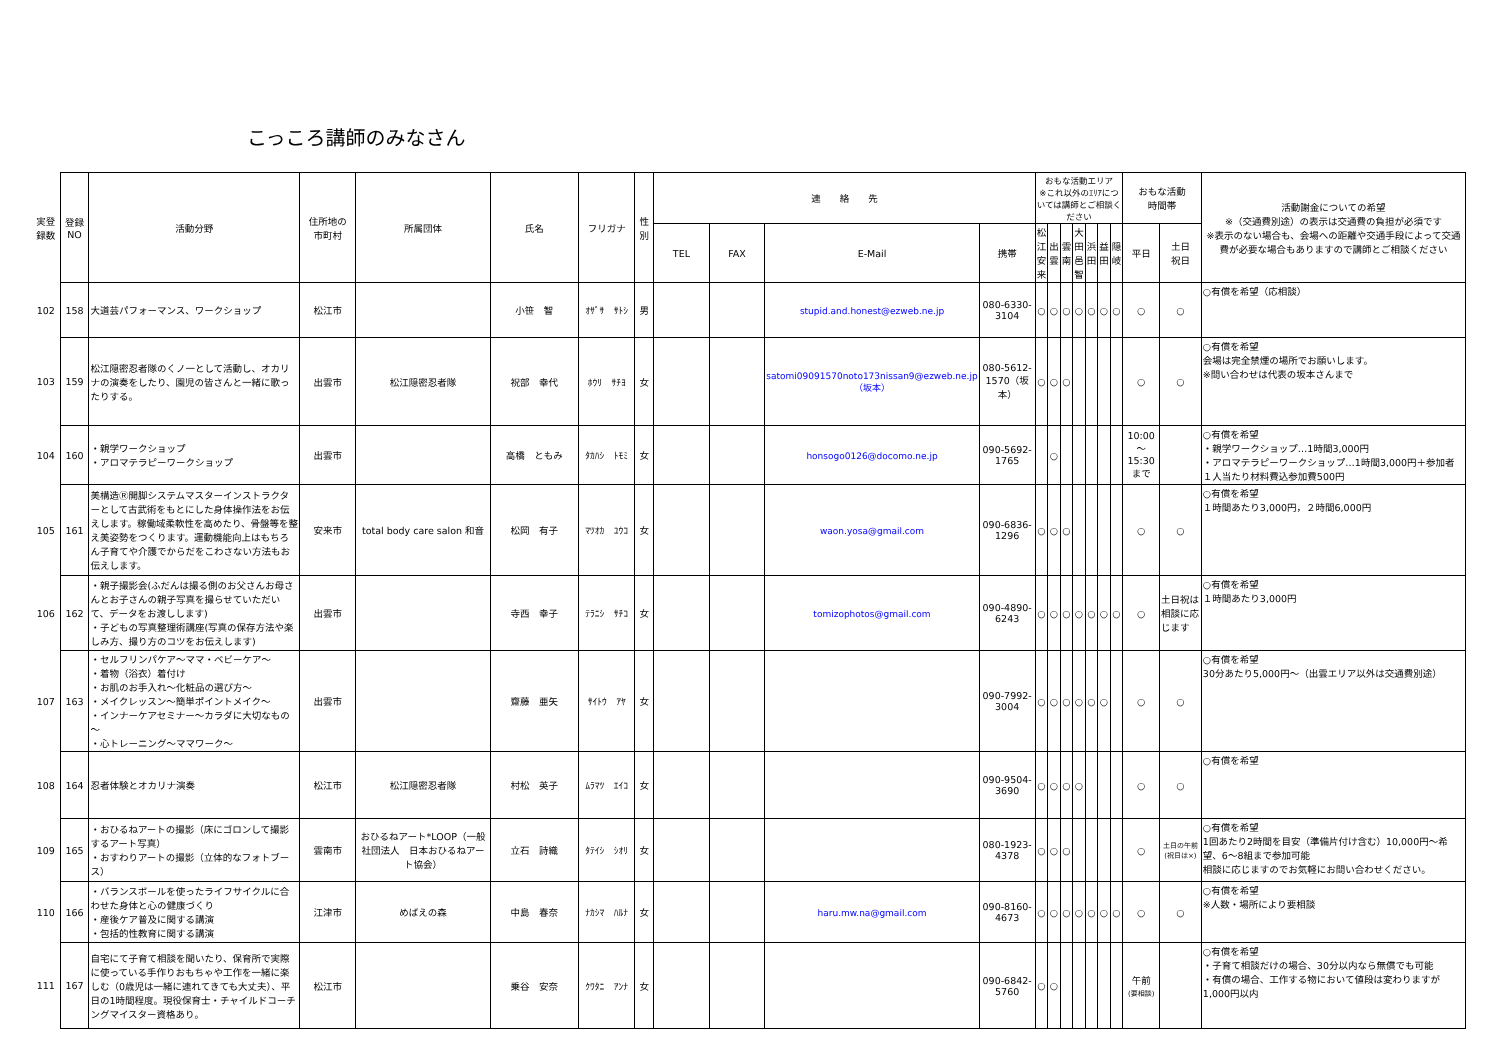こっころ講師のみなさん
| 実登 録数 | 登録 NO | 活動分野 | 住所地の 市町村 | 所属団体 | 氏名 | フリガナ | 性 別 | 連 絡 先 | | | | おもな活動エリア ※これ以外のｴﾘｱについては講師とご相談ください | | | | | | | おもな活動 時間帯 | | 活動謝金についての希望 ※（交通費別途）の表示は交通費の負担が必須です ※表示のない場合も、会場への距離や交通手段によって交通費が必要な場合もありますので講師とご相談ください |
| --- | --- | --- | --- | --- | --- | --- | --- | --- | --- | --- | --- | --- | --- | --- | --- | --- | --- | --- | --- | --- | --- |
| | | | | | | | | TEL | FAX | E-Mail | 携帯 | 松江 安来 | 出雲 | 雲南 | 大田 邑智 | 浜田 | 益田 | 隠岐 | 平日 | 土日 祝日 | |
| 102 | 158 | 大道芸パフォーマンス、ワークショップ | 松江市 | | 小笹 智 | ｵｻﾞｻ ｻﾄｼ | 男 | | | stupid.and.honest@ezweb.ne.jp | 080-6330-3104 | ○ | ○ | ○ | ○ | ○ | ○ | ○ | ○ | ○ | ○有償を希望（応相談） |
| 103 | 159 | 松江隠密忍者隊のくノ一として活動し、オカリナの演奏をしたり、園児の皆さんと一緒に歌ったりする。 | 出雲市 | 松江隠密忍者隊 | 祝部 幸代 | ﾎｳﾘ ｻﾁﾖ | 女 | | | satomi09091570noto173nissan9@ezweb.ne.jp（坂本） | 080-5612-1570（坂本） | ○ | ○ | ○ | | | | | ○ | ○ | ○有償を希望 会場は完全禁煙の場所でお願いします。 ※問い合わせは代表の坂本さんまで |
| 104 | 160 | ・親学ワークショップ ・アロマテラピーワークショップ | 出雲市 | | 高橋 ともみ | ﾀｶﾊｼ ﾄﾓﾐ | 女 | | | honsogo0126@docomo.ne.jp | 090-5692-1765 | | ○ | | | | | | 10:00～15:30まで | | ○有償を希望 ・親学ワークショップ…1時間3,000円 ・アロマテラピーワークショップ…1時間3,000円＋参加者１人当たり材料費込参加費500円 |
| 105 | 161 | 美構造Ⓡ開脚システムマスターインストラクターとして古武術をもとにした身体操作法をお伝えします。稼働域柔軟性を高めたり、骨盤等を整え美姿勢をつくります。運動機能向上はもちろん子育てや介護でからだをこわさない方法もお伝えします。 | 安来市 | total body care salon 和音 | 松岡 有子 | ﾏﾂｵｶ ﾕｳｺ | 女 | | | waon.yosa@gmail.com | 090-6836-1296 | ○ | ○ | ○ | | | | | ○ | ○ | ○有償を希望 １時間あたり3,000円，２時間6,000円 |
| 106 | 162 | ・親子撮影会(ふだんは撮る側のお父さんお母さんとお子さんの親子写真を撮らせていただいて、データをお渡しします) ・子どもの写真整理術講座(写真の保存方法や楽しみ方、撮り方のコツをお伝えします) | 出雲市 | | 寺西 幸子 | ﾃﾗﾆｼ ｻﾁｺ | 女 | | | tomizophotos@gmail.com | 090-4890-6243 | ○ | ○ | ○ | ○ | ○ | ○ | ○ | ○ | 土日祝は相談に応じます | ○有償を希望 １時間あたり3,000円 |
| 107 | 163 | ・セルフリンパケア～ママ・ベビーケア～ ・着物（浴衣）着付け ・お肌のお手入れ～化粧品の選び方～ ・メイクレッスン～簡単ポイントメイク～ ・インナーケアセミナー～カラダに大切なもの～ ・心トレーニング～ママワーク～ | 出雲市 | | 齋藤 亜矢 | ｻｲﾄｳ ｱﾔ | 女 | | | | 090-7992-3004 | ○ | ○ | ○ | ○ | ○ | ○ | | ○ | ○ | ○有償を希望 30分あたり5,000円～（出雲エリア以外は交通費別途） |
| 108 | 164 | 忍者体験とオカリナ演奏 | 松江市 | 松江隠密忍者隊 | 村松 英子 | ﾑﾗﾏﾂ ｴｲｺ | 女 | | | | 090-9504-3690 | ○ | ○ | ○ | ○ | | | | ○ | ○ | ○有償を希望 |
| 109 | 165 | ・おひるねアートの撮影（床にゴロンして撮影するアート写真） ・おすわりアートの撮影（立体的なフォトブース） | 雲南市 | おひるねアート*LOOP（一般社団法人 日本おひるねアート協会） | 立石 詩織 | ﾀﾃｲｼ ｼｵﾘ | 女 | | | | 080-1923-4378 | ○ | ○ | ○ | | | | | ○ | 土日の午前 (祝日は×) | ○有償を希望 1回あたり2時間を目安（準備片付け含む）10,000円～希望、6～8組まで参加可能 相談に応じますのでお気軽にお問い合わせください。 |
| 110 | 166 | ・バランスボールを使ったライフサイクルに合わせた身体と心の健康づくり ・産後ケア普及に関する講演 ・包括的性教育に関する講演 | 江津市 | めばえの森 | 中島 春奈 | ﾅｶｼﾏ ﾊﾙﾅ | 女 | | | haru.mw.na@gmail.com | 090-8160-4673 | ○ | ○ | ○ | ○ | ○ | ○ | ○ | ○ | ○ | ○有償を希望 ※人数・場所により要相談 |
| 111 | 167 | 自宅にて子育て相談を聞いたり、保育所で実際に使っている手作りおもちゃや工作を一緒に楽しむ（0歳児は一緒に連れてきても大丈夫）、平日の1時間程度。現役保育士・チャイルドコーチングマイスター資格あり。 | 松江市 | | 乗谷 安奈 | ｸﾜﾀﾆ ｱﾝﾅ | 女 | | | | 090-6842-5760 | ○ | ○ | | | | | | 午前 (要相談) | | ○有償を希望 ・子育て相談だけの場合、30分以内なら無償でも可能 ・有償の場合、工作する物において値段は変わりますが1,000円以内 |